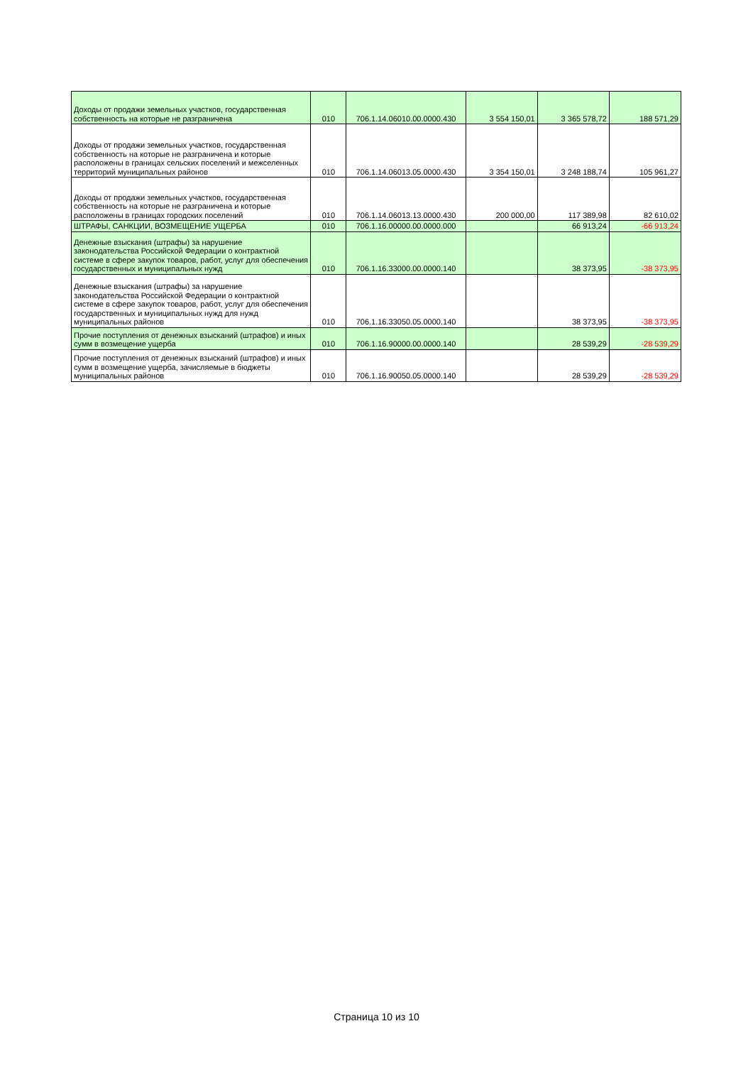| Доходы от продажи земельных участков, государственная собственность на которые не разграничена | 010 | 706.1.14.06010.00.0000.430 | 3 554 150,01 | 3 365 578,72 | 188 571,29 |
| Доходы от продажи земельных участков, государственная собственность на которые не разграничена и которые расположены в границах сельских поселений и межселенных территорий муниципальных районов | 010 | 706.1.14.06013.05.0000.430 | 3 354 150,01 | 3 248 188,74 | 105 961,27 |
| Доходы от продажи земельных участков, государственная собственность на которые не разграничена и которые расположены в границах городских поселений | 010 | 706.1.14.06013.13.0000.430 | 200 000,00 | 117 389,98 | 82 610,02 |
| ШТРАФЫ, САНКЦИИ, ВОЗМЕЩЕНИЕ УЩЕРБА | 010 | 706.1.16.00000.00.0000.000 | | 66 913,24 | -66 913,24 |
| Денежные взыскания (штрафы) за нарушение законодательства Российской Федерации о контрактной системе в сфере закупок товаров, работ, услуг для обеспечения государственных и муниципальных нужд | 010 | 706.1.16.33000.00.0000.140 | | 38 373,95 | -38 373,95 |
| Денежные взыскания (штрафы) за нарушение законодательства Российской Федерации о контрактной системе в сфере закупок товаров, работ, услуг для обеспечения государственных и муниципальных нужд для нужд муниципальных районов | 010 | 706.1.16.33050.05.0000.140 | | 38 373,95 | -38 373,95 |
| Прочие поступления от денежных взысканий (штрафов) и иных сумм в возмещение ущерба | 010 | 706.1.16.90000.00.0000.140 | | 28 539,29 | -28 539,29 |
| Прочие поступления от денежных взысканий (штрафов) и иных сумм в возмещение ущерба, зачисляемые в бюджеты муниципальных районов | 010 | 706.1.16.90050.05.0000.140 | | 28 539,29 | -28 539,29 |
Страница 10 из 10